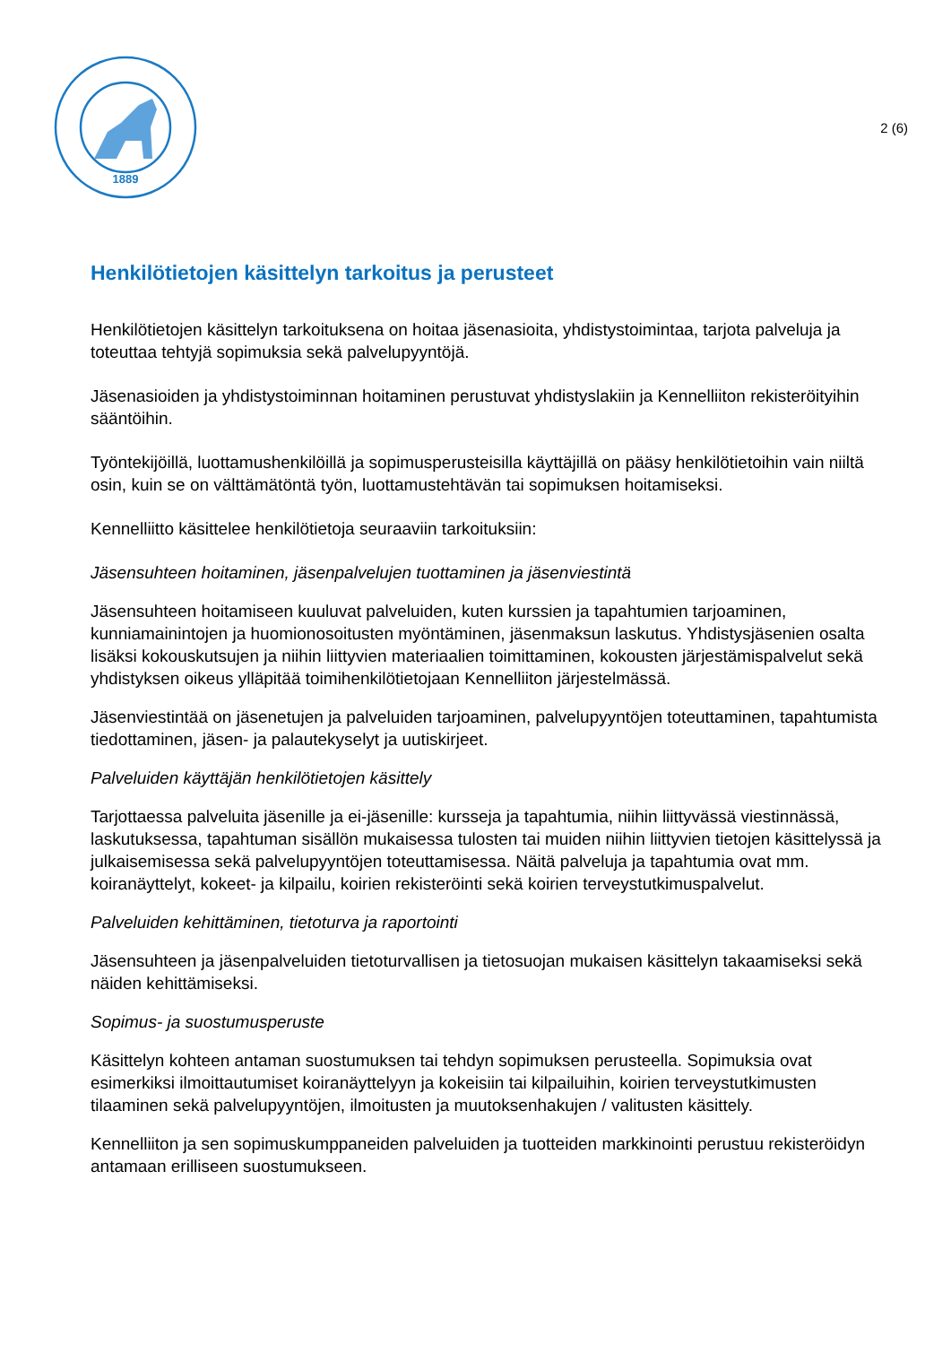1889
2 (6)
Henkilötietojen käsittelyn tarkoitus ja perusteet
Henkilötietojen käsittelyn tarkoituksena on hoitaa jäsenasioita, yhdistystoimintaa, tarjota palveluja ja toteuttaa tehtyjä sopimuksia sekä palvelupyyntöjä.
Jäsenasioiden ja yhdistystoiminnan hoitaminen perustuvat yhdistyslakiin ja Kennelliiton rekisteröityihin sääntöihin.
Työntekijöillä, luottamushenkilöillä ja sopimusperusteisilla käyttäjillä on pääsy henkilötietoihin vain niiltä osin, kuin se on välttämätöntä työn, luottamustehtävän tai sopimuksen hoitamiseksi.
Kennelliitto käsittelee henkilötietoja seuraaviin tarkoituksiin:
Jäsensuhteen hoitaminen, jäsenpalvelujen tuottaminen ja jäsenviestintä
Jäsensuhteen hoitamiseen kuuluvat palveluiden, kuten kurssien ja tapahtumien tarjoaminen, kunniamainintojen ja huomionosoitusten myöntäminen, jäsenmaksun laskutus. Yhdistysjäsenien osalta lisäksi kokouskutsujen ja niihin liittyvien materiaalien toimittaminen, kokousten järjestämispalvelut sekä yhdistyksen oikeus ylläpitää toimihenkilötietojaan Kennelliiton järjestelmässä.
Jäsenviestintää on jäsenetujen ja palveluiden tarjoaminen, palvelupyyntöjen toteuttaminen, tapahtumista tiedottaminen, jäsen- ja palautekyselyt ja uutiskirjeet.
Palveluiden käyttäjän henkilötietojen käsittely
Tarjottaessa palveluita jäsenille ja ei-jäsenille: kursseja ja tapahtumia, niihin liittyvässä viestinnässä, laskutuksessa, tapahtuman sisällön mukaisessa tulosten tai muiden niihin liittyvien tietojen käsittelyssä ja julkaisemisessa sekä palvelupyyntöjen toteuttamisessa. Näitä palveluja ja tapahtumia ovat mm. koiranäyttelyt, kokeet- ja kilpailu, koirien rekisteröinti sekä koirien terveystutkimuspalvelut.
Palveluiden kehittäminen, tietoturva ja raportointi
Jäsensuhteen ja jäsenpalveluiden tietoturvallisen ja tietosuojan mukaisen käsittelyn takaamiseksi sekä näiden kehittämiseksi.
Sopimus- ja suostumusperuste
Käsittelyn kohteen antaman suostumuksen tai tehdyn sopimuksen perusteella. Sopimuksia ovat esimerkiksi ilmoittautumiset koiranäyttelyyn ja kokeisiin tai kilpailuihin, koirien terveystutkimusten tilaaminen sekä palvelupyyntöjen, ilmoitusten ja muutoksenhakujen / valitusten käsittely.
Kennelliiton ja sen sopimuskumppaneiden palveluiden ja tuotteiden markkinointi perustuu rekisteröidyn antamaan erilliseen suostumukseen.